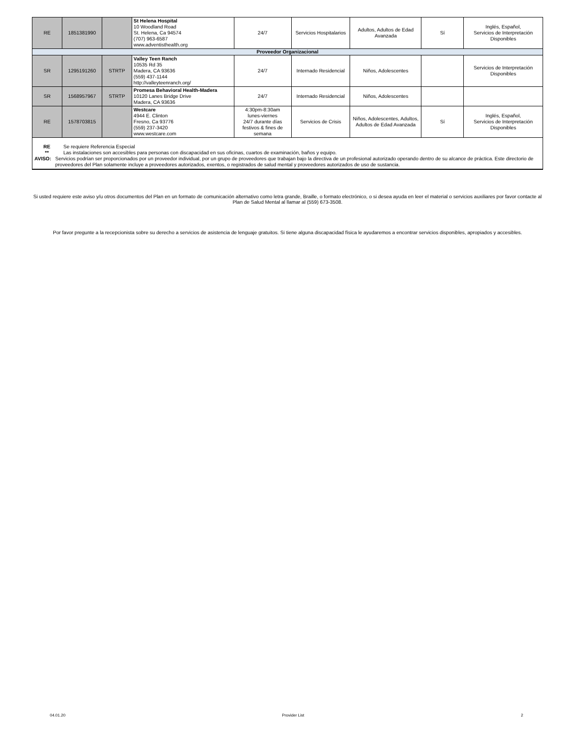| RE | 1851381990 | | St Helena Hospital 10 Woodland Road St. Helena, Ca 94574 (707) 963-6587 www.adventisthealth.org | 24/7 | Servicios Hospitalarios | Adultos, Adultos de Edad Avanzada | Sí | Inglés, Español, Servicios de Interpretación Disponibles |
| Proveedor Organizacional | | | | | | | | |
| SR | 1295191260 | STRTP | Valley Teen Ranch 10535 Rd 35 Madera, CA 93636 (559) 437-1144 http://valleyteenranch.org/ | 24/7 | Internado Residencial | Niños, Adolescentes | | Servicios de Interpretación Disponibles |
| SR | 1568957967 | STRTP | Promesa Behavioral Health-Madera 10120 Lanes Bridge Drive Madera, CA 93636 | 24/7 | Internado Residencial | Niños, Adolescentes | | |
| RE | 1578703815 | | Westcare 4944 E. Clinton Fresno, Ca 93776 (559) 237-3420 www.westcare.com | 4:30pm-8:30am lunes-viernes 24/7 durante días festivos & fines de semana | Servicios de Crisis | Niños, Adolescentes, Adultos, Adultos de Edad Avanzada | Sí | Inglés, Español, Servicios de Interpretación Disponibles |
| RE Se requiere Referencia Especial ** Las instalaciones son accesibles para personas con discapacidad en sus oficinas, cuartos de examinación, baños y equipo. AVISO: Servicios podrían ser proporcionados por un proveedor individual, por un grupo de proveedores que trabajan bajo la directiva de un profesional autorizado operando dentro de su alcance de práctica. Este directorio de proveedores del Plan solamente incluye a proveedores autorizados, exentos, o registrados de salud mental y proveedores autorizados de uso de sustancia. | | | | | | | | |
Si usted requiere este aviso y/u otros documentos del Plan en un formato de comunicación alternativo como letra grande, Braille, o formato electrónico, o si desea ayuda en leer el material o servicios auxiliares por favor contacte al Plan de Salud Mental al llamar al (559) 673-3508.
Por favor pregunte a la recepcionista sobre su derecho a servicios de asistencia de lenguaje gratuitos. Si tiene alguna discapacidad física le ayudaremos a encontrar servicios disponibles, apropiados y accesibles.
04.01.20 Provider List 2